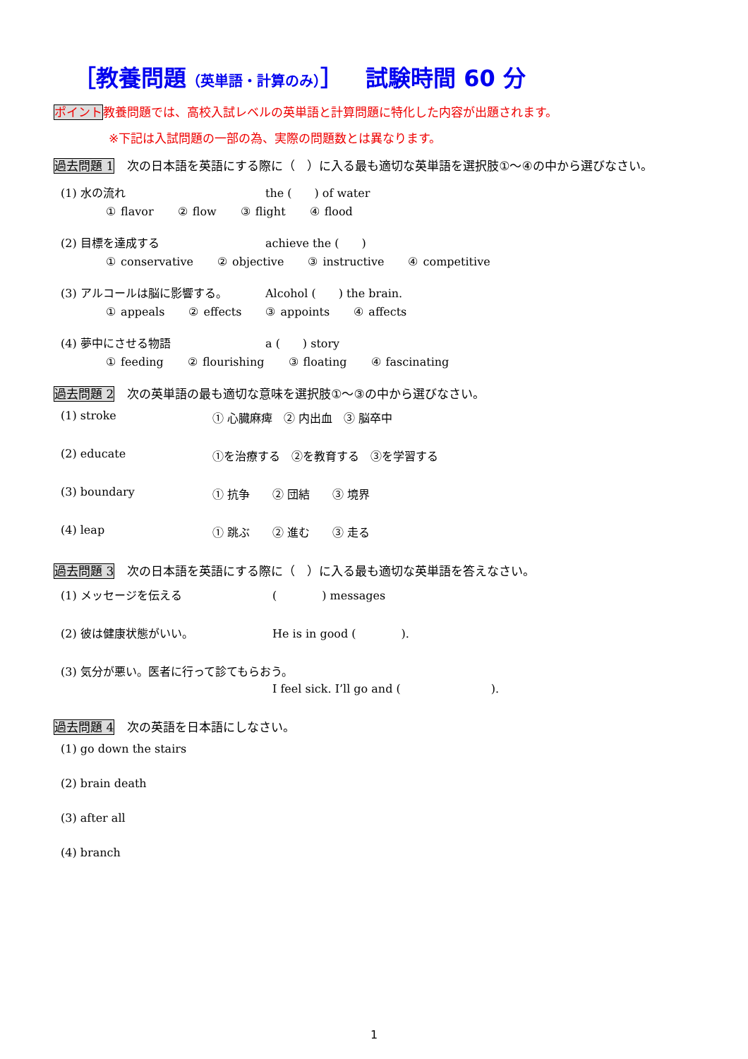［教養問題（英単語・計算のみ）］　試験時間 60 分
ポイント教養問題では、高校入試レベルの英単語と計算問題に特化した内容が出題されます。
※下記は入試問題の一部の為、実際の問題数とは異なります。
過去問題 1 次の日本語を英語にする際に（　）に入る最も適切な英単語を選択肢①～④の中から選びなさい。
(1) 水の流れ the (　　) of water
① flavor ② flow ③ flight ④ flood
(2) 目標を達成する achieve the (　　)
① conservative ② objective ③ instructive ④ competitive
(3) アルコールは脳に影響する。 Alcohol (　　) the brain.
① appeals ② effects ③ appoints ④ affects
(4) 夢中にさせる物語 a (　　) story
① feeding ② flourishing ③ floating ④ fascinating
過去問題 2 次の英単語の最も適切な意味を選択肢①～③の中から選びなさい。
(1) stroke ① 心臓麻痺　② 内出血　③ 脳卒中
(2) educate ①を治療する　②を教育する　③を学習する
(3) boundary ① 抗争　　② 団結　　③ 境界
(4) leap ① 跳ぶ　　② 進む　　③ 走る
過去問題 3 次の日本語を英語にする際に（　）に入る最も適切な英単語を答えなさい。
(1) メッセージを伝える (　　　　) messages
(2) 彼は健康状態がいい。 He is in good (　　　　).
(3) 気分が悪い。医者に行って診てもらおう。
I feel sick. I’ll go and (　　　　　　　　).
過去問題 4 次の英語を日本語にしなさい。
(1) go down the stairs
(2) brain death
(3) after all
(4) branch
1